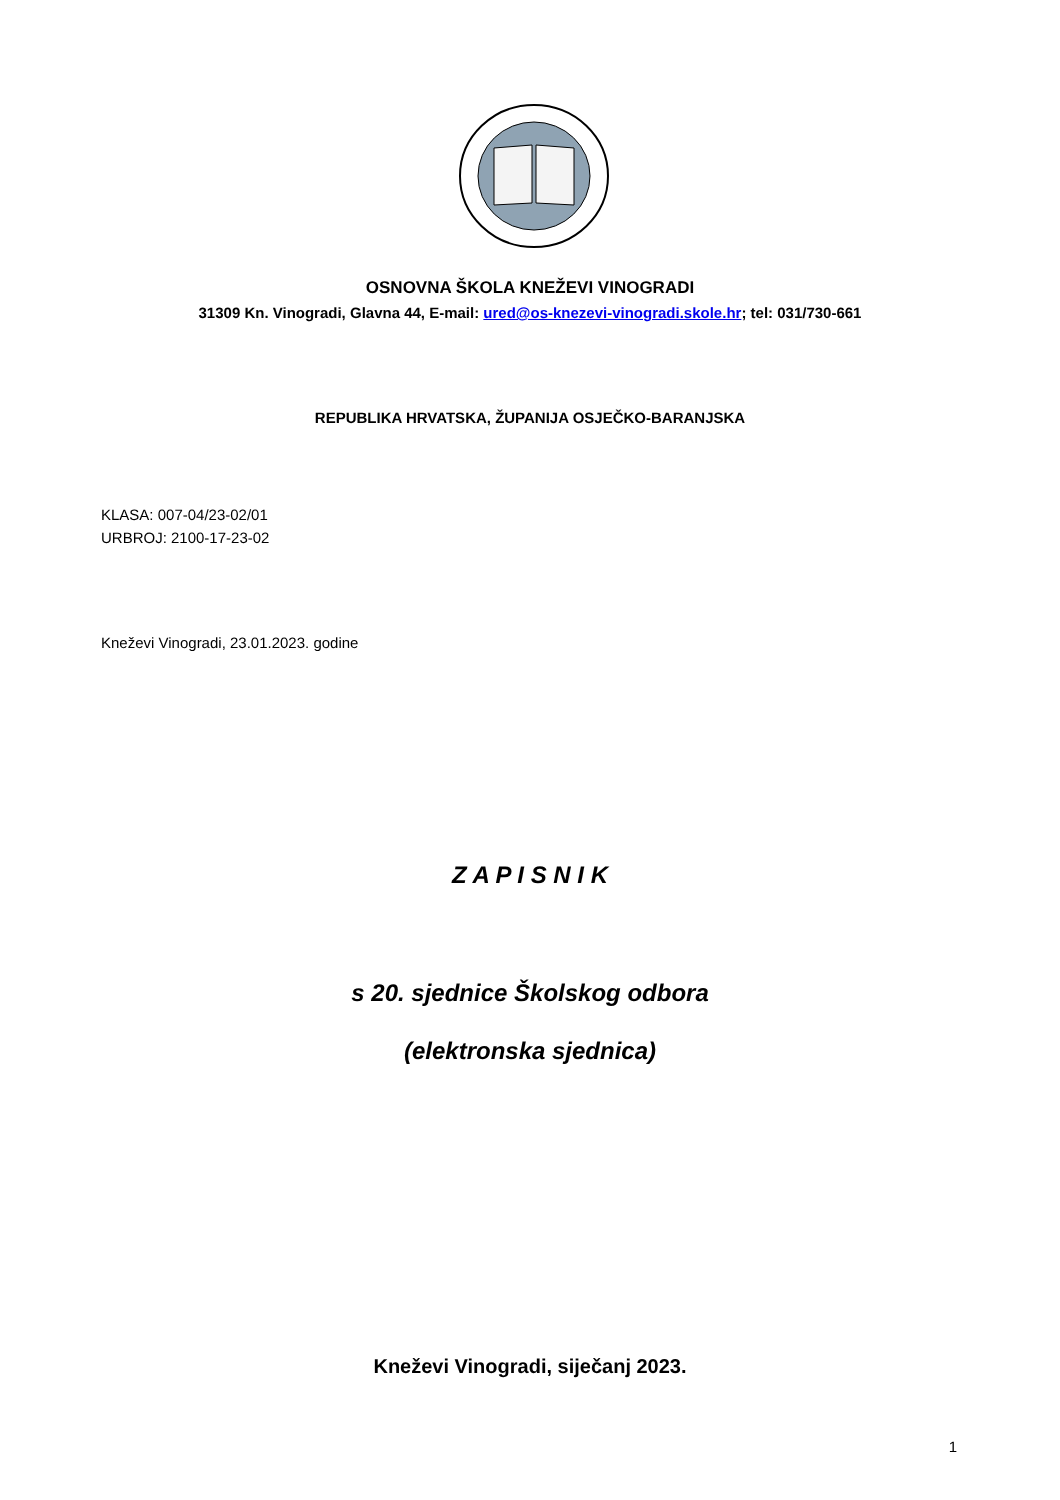OSNOVNA ŠKOLA KNEŽEVI VINOGRADI
31309 Kn. Vinogradi, Glavna 44, E-mail: ured@os-knezevi-vinogradi.skole.hr; tel: 031/730-661
REPUBLIKA HRVATSKA, ŽUPANIJA OSJEČKO-BARANJSKA
KLASA: 007-04/23-02/01
URBROJ: 2100-17-23-02
Kneževi Vinogradi, 23.01.2023. godine
Z A P I S N I K
s 20. sjednice Školskog odbora
(elektronska sjednica)
Kneževi Vinogradi, siječanj 2023.
1